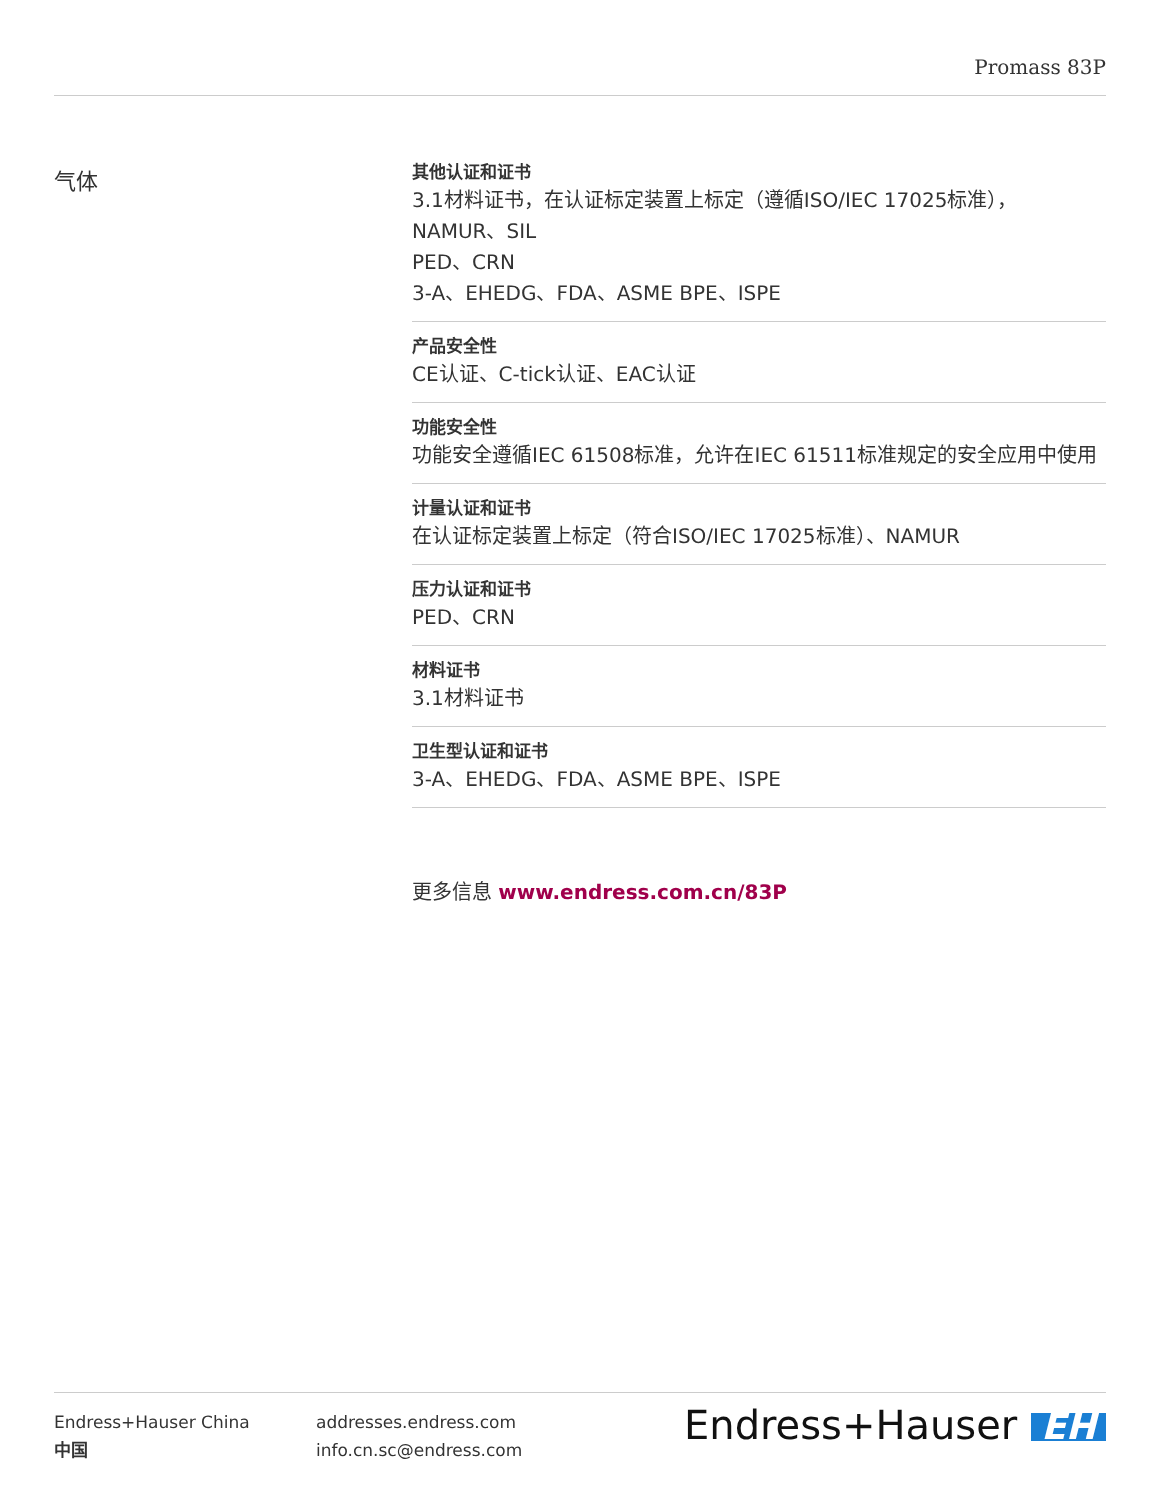Promass 83P
气体
其他认证和证书
3.1材料证书，在认证标定装置上标定（遵循ISO/IEC 17025标准），
NAMUR、SIL
PED、CRN
3-A、EHEDG、FDA、ASME BPE、ISPE
产品安全性
CE认证、C-tick认证、EAC认证
功能安全性
功能安全遵循IEC 61508标准，允许在IEC 61511标准规定的安全应用中使用
计量认证和证书
在认证标定装置上标定（符合ISO/IEC 17025标准）、NAMUR
压力认证和证书
PED、CRN
材料证书
3.1材料证书
卫生型认证和证书
3-A、EHEDG、FDA、ASME BPE、ISPE
更多信息 www.endress.com.cn/83P
Endress+Hauser China
中国
addresses.endress.com
info.cn.sc@endress.com
Endress+Hauser EH